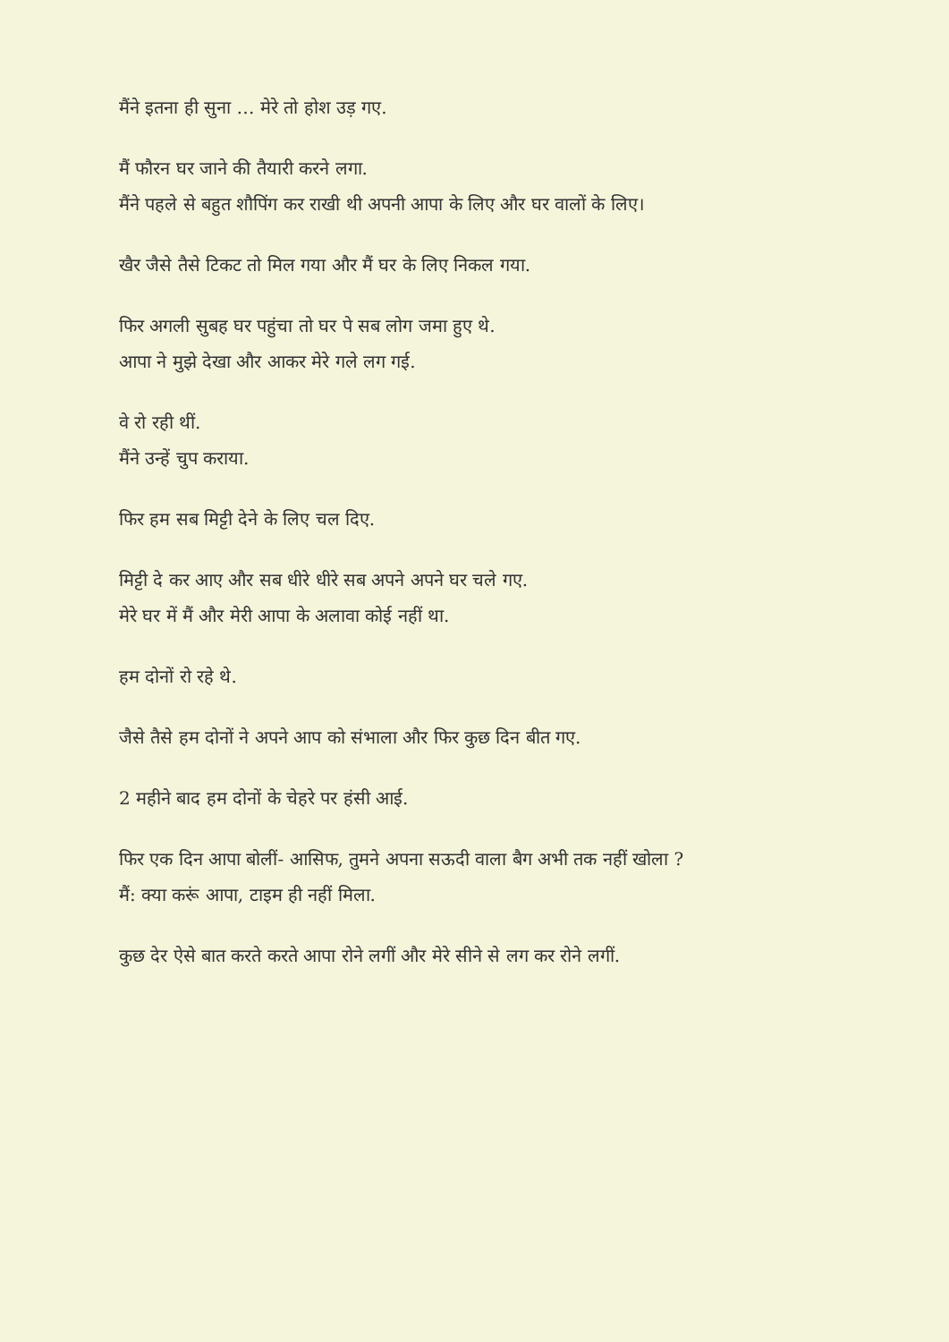मैंने इतना ही सुना … मेरे तो होश उड़ गए.
मैं फौरन घर जाने की तैयारी करने लगा.
मैंने पहले से बहुत शौपिंग कर राखी थी अपनी आपा के लिए और घर वालों के लिए।
खैर जैसे तैसे टिकट तो मिल गया और मैं घर के लिए निकल गया.
फिर अगली सुबह घर पहुंचा तो घर पे सब लोग जमा हुए थे.
आपा ने मुझे देखा और आकर मेरे गले लग गई.
वे रो रही थीं.
मैंने उन्हें चुप कराया.
फिर हम सब मिट्टी देने के लिए चल दिए.
मिट्टी दे कर आए और सब धीरे धीरे सब अपने अपने घर चले गए.
मेरे घर में मैं और मेरी आपा के अलावा कोई नहीं था.
हम दोनों रो रहे थे.
जैसे तैसे हम दोनों ने अपने आप को संभाला और फिर कुछ दिन बीत गए.
2 महीने बाद हम दोनों के चेहरे पर हंसी आई.
फिर एक दिन आपा बोलीं- आसिफ, तुमने अपना सऊदी वाला बैग अभी तक नहीं खोला ?
मैं: क्या करूं आपा, टाइम ही नहीं मिला.
कुछ देर ऐसे बात करते करते आपा रोने लगीं और मेरे सीने से लग कर रोने लगीं.